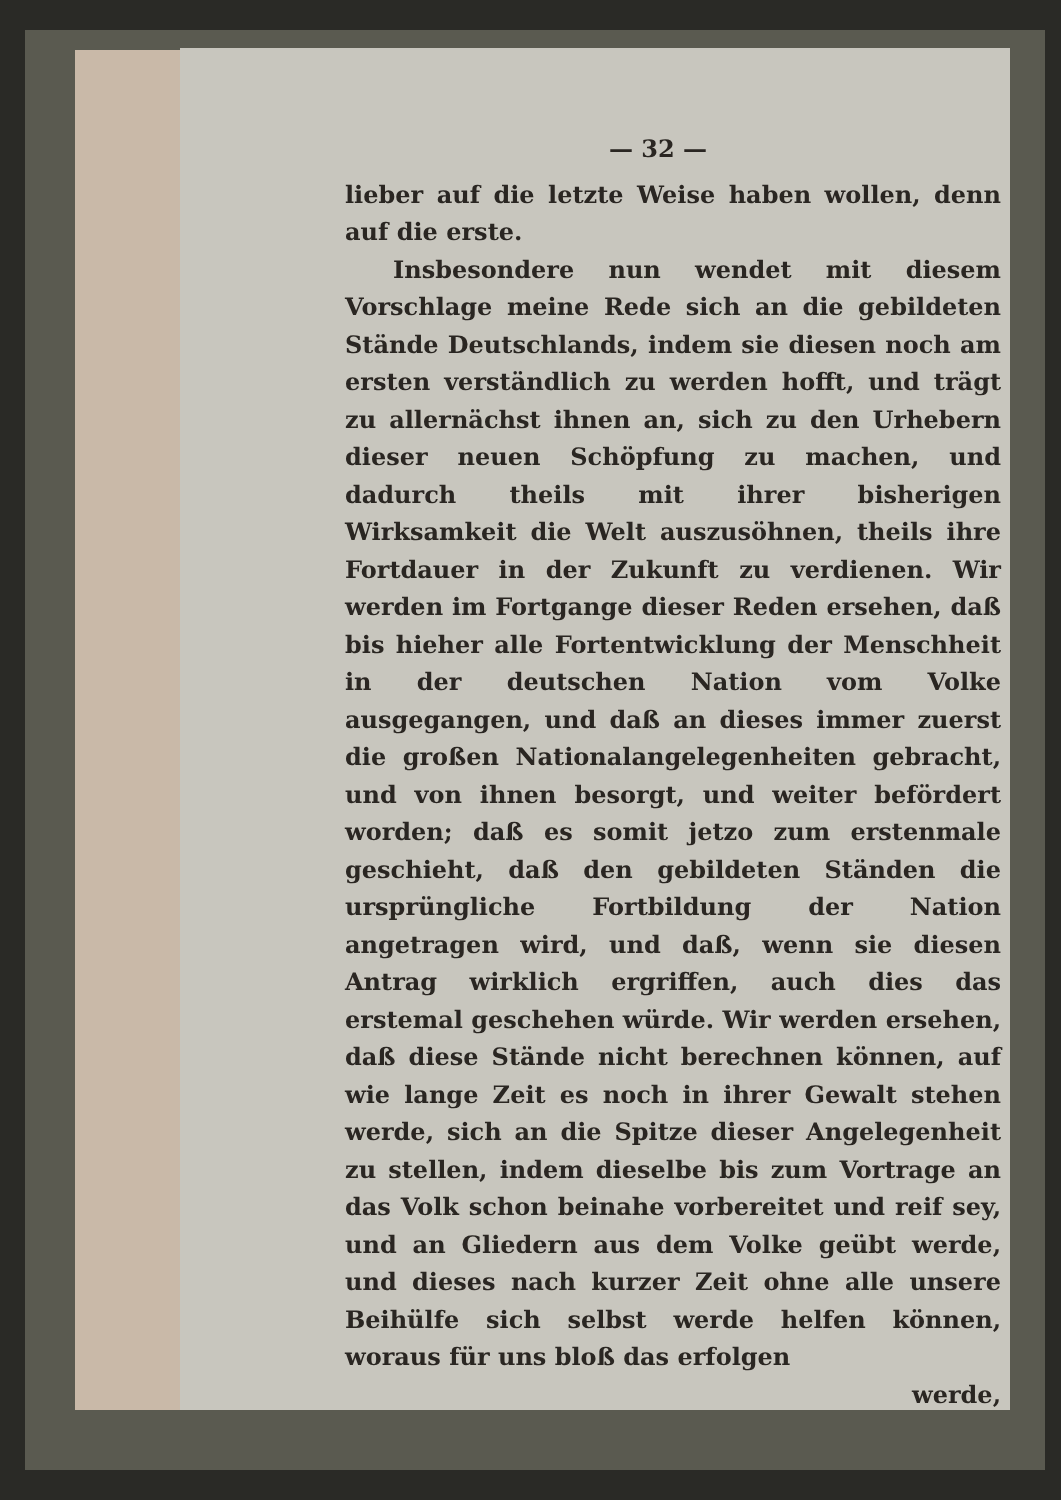— 32 —
lieber auf die letzte Weise haben wollen, denn auf die erste.
Insbesondere nun wendet mit diesem Vorschlage meine Rede sich an die gebildeten Stände Deutschlands, indem sie diesen noch am ersten verständlich zu werden hofft, und trägt zu allernächst ihnen an, sich zu den Urhebern dieser neuen Schöpfung zu machen, und dadurch theils mit ihrer bisherigen Wirksamkeit die Welt auszusöhnen, theils ihre Fortdauer in der Zukunft zu verdienen. Wir werden im Fortgange dieser Reden ersehen, daß bis hieher alle Fortentwicklung der Menschheit in der deutschen Nation vom Volke ausgegangen, und daß an dieses immer zuerst die großen Nationalangelegenheiten gebracht, und von ihnen besorgt, und weiter befördert worden; daß es somit jetzo zum erstenmale geschieht, daß den gebildeten Ständen die ursprüngliche Fortbildung der Nation angetragen wird, und daß, wenn sie diesen Antrag wirklich ergriffen, auch dies das erstemal geschehen würde. Wir werden ersehen, daß diese Stände nicht berechnen können, auf wie lange Zeit es noch in ihrer Gewalt stehen werde, sich an die Spitze dieser Angelegenheit zu stellen, indem dieselbe bis zum Vortrage an das Volk schon beinahe vorbereitet und reif sey, und an Gliedern aus dem Volke geübt werde, und dieses nach kurzer Zeit ohne alle unsere Beihülfe sich selbst werde helfen können, woraus für uns bloß das erfolgen
werde,